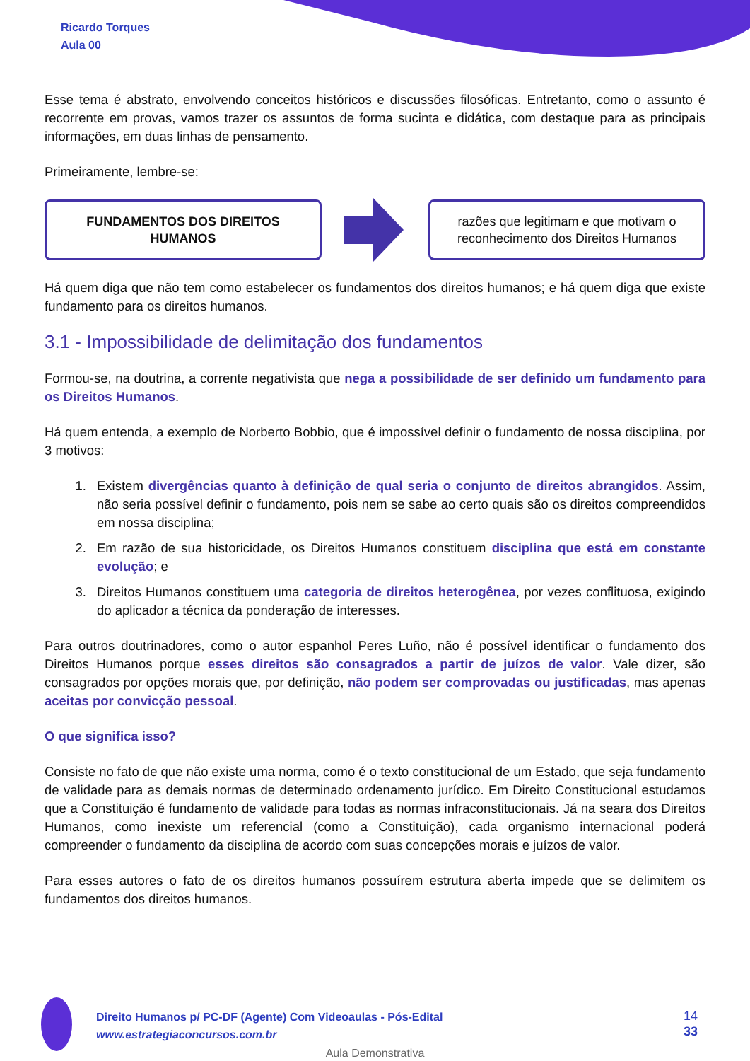Ricardo Torques
Aula 00
Esse tema é abstrato, envolvendo conceitos históricos e discussões filosóficas. Entretanto, como o assunto é recorrente em provas, vamos trazer os assuntos de forma sucinta e didática, com destaque para as principais informações, em duas linhas de pensamento.
Primeiramente, lembre-se:
FUNDAMENTOS DOS DIREITOS
HUMANOS
razões que legitimam e que motivam o reconhecimento dos Direitos Humanos
Há quem diga que não tem como estabelecer os fundamentos dos direitos humanos; e há quem diga que existe fundamento para os direitos humanos.
3.1 - Impossibilidade de delimitação dos fundamentos
Formou-se, na doutrina, a corrente negativista que nega a possibilidade de ser definido um fundamento para os Direitos Humanos.
Há quem entenda, a exemplo de Norberto Bobbio, que é impossível definir o fundamento de nossa disciplina, por 3 motivos:
1. Existem divergências quanto à definição de qual seria o conjunto de direitos abrangidos. Assim, não seria possível definir o fundamento, pois nem se sabe ao certo quais são os direitos compreendidos em nossa disciplina;
2. Em razão de sua historicidade, os Direitos Humanos constituem disciplina que está em constante evolução; e
3. Direitos Humanos constituem uma categoria de direitos heterogênea, por vezes conflituosa, exigindo do aplicador a técnica da ponderação de interesses.
Para outros doutrinadores, como o autor espanhol Peres Luño, não é possível identificar o fundamento dos Direitos Humanos porque esses direitos são consagrados a partir de juízos de valor. Vale dizer, são consagrados por opções morais que, por definição, não podem ser comprovadas ou justificadas, mas apenas aceitas por convicção pessoal.
O que significa isso?
Consiste no fato de que não existe uma norma, como é o texto constitucional de um Estado, que seja fundamento de validade para as demais normas de determinado ordenamento jurídico. Em Direito Constitucional estudamos que a Constituição é fundamento de validade para todas as normas infraconstitucionais. Já na seara dos Direitos Humanos, como inexiste um referencial (como a Constituição), cada organismo internacional poderá compreender o fundamento da disciplina de acordo com suas concepções morais e juízos de valor.
Para esses autores o fato de os direitos humanos possuírem estrutura aberta impede que se delimitem os fundamentos dos direitos humanos.
Direito Humanos p/ PC-DF (Agente) Com Videoaulas - Pós-Edital
www.estrategiaconcursos.com.br
14
33
Aula Demonstrativa